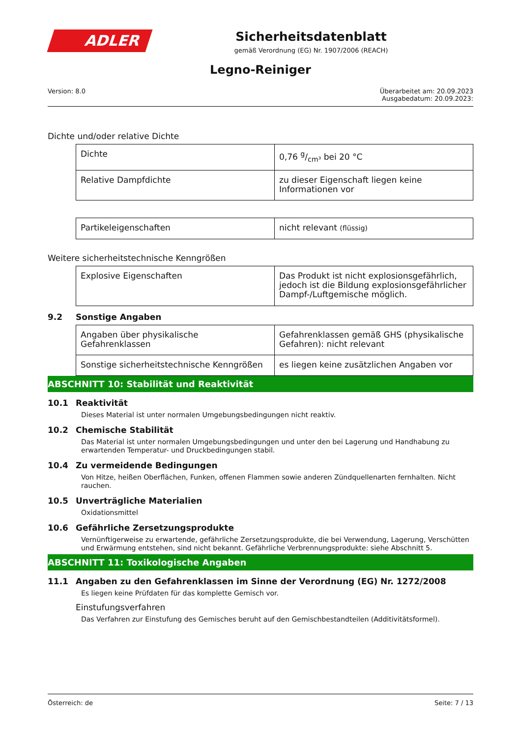ADLER
Sicherheitsdatenblatt
gemäß Verordnung (EG) Nr. 1907/2006 (REACH)
Legno-Reiniger
Version: 8.0 Überarbeitet am: 20.09.2023
Ausgabedatum: 20.09.2023:
Dichte und/oder relative Dichte
| Dichte | 0,76 g/cm³ bei 20 °C |
| Relative Dampfdichte | zu dieser Eigenschaft liegen keine Informationen vor |
| Partikeleigenschaften | nicht relevant (flüssig) |
Weitere sicherheitstechnische Kenngrößen
| Explosive Eigenschaften | Das Produkt ist nicht explosionsgefährlich, jedoch ist die Bildung explosionsgefährlicher Dampf-/Luftgemische möglich. |
9.2 Sonstige Angaben
| Angaben über physikalische Gefahrenklassen | Gefahrenklassen gemäß GHS (physikalische Gefahren): nicht relevant |
| Sonstige sicherheitstechnische Kenngrößen | es liegen keine zusätzlichen Angaben vor |
ABSCHNITT 10: Stabilität und Reaktivität
10.1 Reaktivität
Dieses Material ist unter normalen Umgebungsbedingungen nicht reaktiv.
10.2 Chemische Stabilität
Das Material ist unter normalen Umgebungsbedingungen und unter den bei Lagerung und Handhabung zu erwartenden Temperatur- und Druckbedingungen stabil.
10.4 Zu vermeidende Bedingungen
Von Hitze, heißen Oberflächen, Funken, offenen Flammen sowie anderen Zündquellenarten fernhalten. Nicht rauchen.
10.5 Unverträgliche Materialien
Oxidationsmittel
10.6 Gefährliche Zersetzungsprodukte
Vernünftigerweise zu erwartende, gefährliche Zersetzungsprodukte, die bei Verwendung, Lagerung, Verschütten und Erwärmung entstehen, sind nicht bekannt. Gefährliche Verbrennungsprodukte: siehe Abschnitt 5.
ABSCHNITT 11: Toxikologische Angaben
11.1 Angaben zu den Gefahrenklassen im Sinne der Verordnung (EG) Nr. 1272/2008
Es liegen keine Prüfdaten für das komplette Gemisch vor.
Einstufungsverfahren
Das Verfahren zur Einstufung des Gemisches beruht auf den Gemischbestandteilen (Additivitätsformel).
Österreich: de Seite: 7 / 13